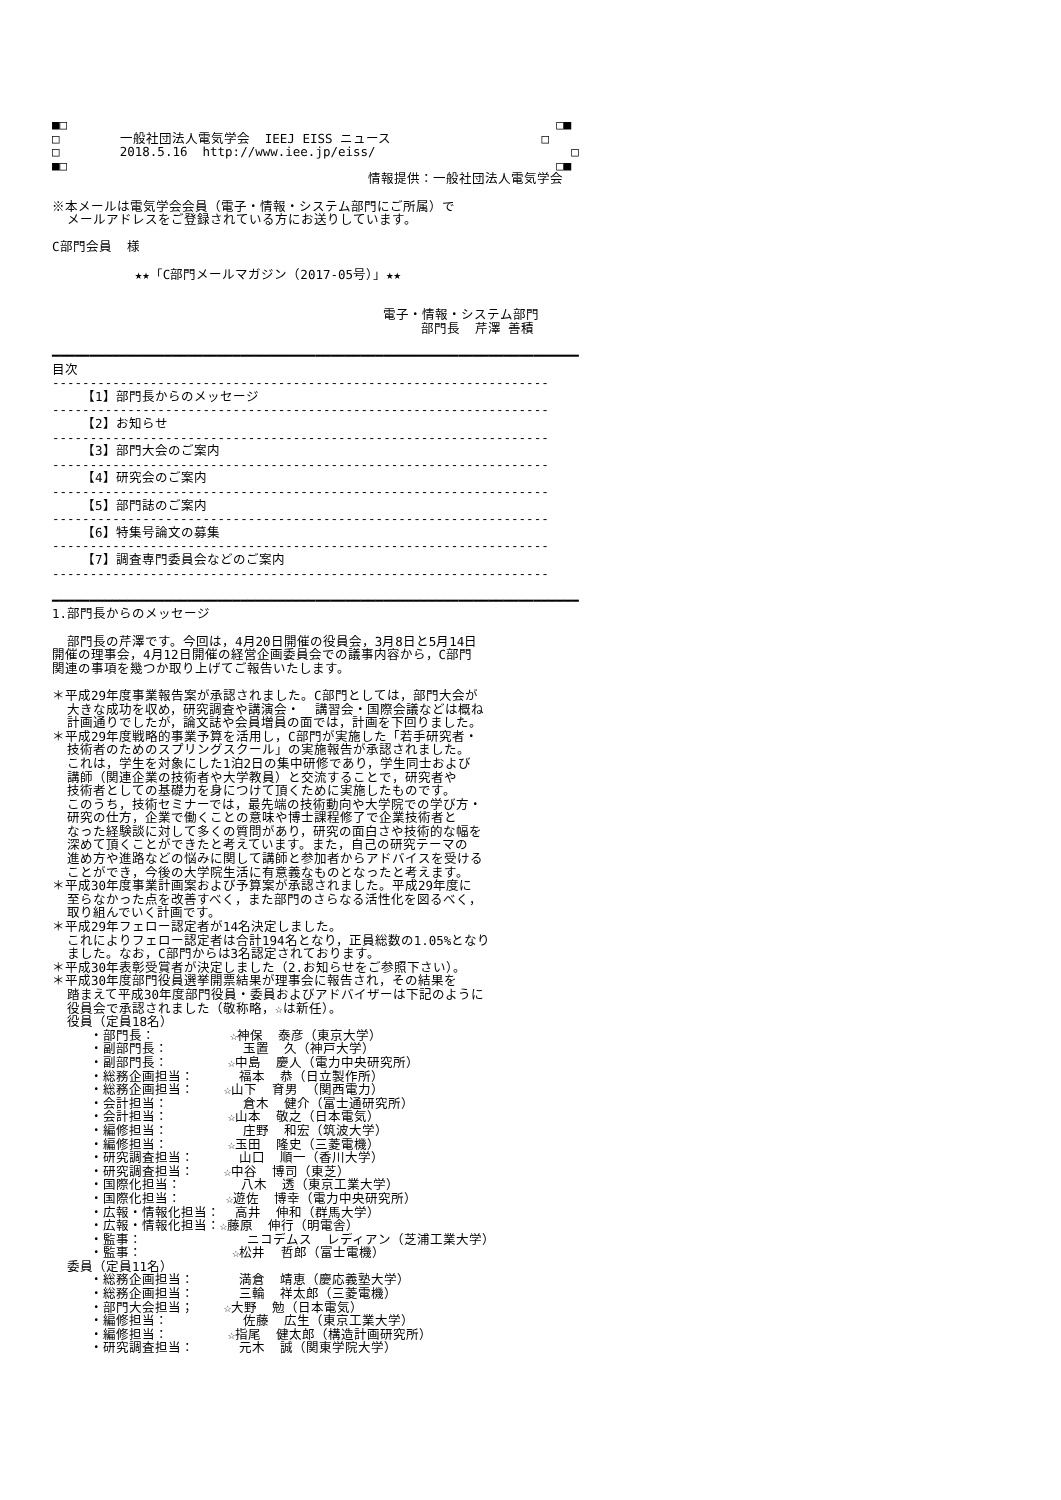■□                                                                 □■
□        一般社団法人電気学会  IEEJ EISS ニュース                    □
□        2018.5.16  http://www.iee.jp/eiss/                          □
■□                                                                 □■
                                          情報提供：一般社団法人電気学会

※本メールは電気学会会員（電子・情報・システム部門にご所属）で
  メールアドレスをご登録されている方にお送りしています。

C部門会員  様

           ★★「C部門メールマガジン（2017-05号）」★★


                                            電子・情報・システム部門
                                                 部門長  芹澤 善積

━━━━━━━━━━━━━━━━━━━━━━━━━━━━━━━━━━━━━━━━━━━━━━━━━━━━━━━━━━━━━━━━━━━━━━
目次
------------------------------------------------------------------
    【1】部門長からのメッセージ
------------------------------------------------------------------
    【2】お知らせ
------------------------------------------------------------------
    【3】部門大会のご案内
------------------------------------------------------------------
    【4】研究会のご案内
------------------------------------------------------------------
    【5】部門誌のご案内
------------------------------------------------------------------
    【6】特集号論文の募集
------------------------------------------------------------------
    【7】調査専門委員会などのご案内
------------------------------------------------------------------

━━━━━━━━━━━━━━━━━━━━━━━━━━━━━━━━━━━━━━━━━━━━━━━━━━━━━━━━━━━━━━━━━━━━━━
1.部門長からのメッセージ

  部門長の芹澤です。今回は，4月20日開催の役員会，3月8日と5月14日
開催の理事会，4月12日開催の経営企画委員会での議事内容から，C部門
関連の事項を幾つか取り上げてご報告いたします。

＊平成29年度事業報告案が承認されました。C部門としては，部門大会が
  大きな成功を収め，研究調査や講演会・  講習会・国際会議などは概ね
  計画通りでしたが，論文誌や会員増員の面では，計画を下回りました。
＊平成29年度戦略的事業予算を活用し，C部門が実施した「若手研究者・
  技術者のためのスプリングスクール」の実施報告が承認されました。
  これは，学生を対象にした1泊2日の集中研修であり，学生同士および
  講師（関連企業の技術者や大学教員）と交流することで，研究者や
  技術者としての基礎力を身につけて頂くために実施したものです。
  このうち，技術セミナーでは，最先端の技術動向や大学院での学び方・
  研究の仕方，企業で働くことの意味や博士課程修了で企業技術者と
  なった経験談に対して多くの質問があり，研究の面白さや技術的な幅を
  深めて頂くことができたと考えています。また，自己の研究テーマの
  進め方や進路などの悩みに関して講師と参加者からアドバイスを受ける
  ことができ，今後の大学院生活に有意義なものとなったと考えます。
＊平成30年度事業計画案および予算案が承認されました。平成29年度に
  至らなかった点を改善すべく，また部門のさらなる活性化を図るべく，
  取り組んでいく計画です。
＊平成29年フェロー認定者が14名決定しました。
  これによりフェロー認定者は合計194名となり，正員総数の1.05%となり
  ました。なお，C部門からは3名認定されております。
＊平成30年表彰受賞者が決定しました（2.お知らせをご参照下さい）。
＊平成30年度部門役員選挙開票結果が理事会に報告され，その結果を
  踏まえて平成30年度部門役員・委員およびアドバイザーは下記のように
  役員会で承認されました（敬称略，☆は新任）。
  役員（定員18名）
     ・部門長：          ☆神保  泰彦（東京大学）
     ・副部門長：          玉置  久（神戸大学）
     ・副部門長：        ☆中島  慶人（電力中央研究所）
     ・総務企画担当：      福本  恭（日立製作所）
     ・総務企画担当：    ☆山下  育男 （関西電力）
     ・会計担当：          倉木  健介（富士通研究所）
     ・会計担当：        ☆山本  敬之（日本電気）
     ・編修担当：          庄野  和宏（筑波大学）
     ・編修担当：        ☆玉田  隆史（三菱電機）
     ・研究調査担当：      山口  順一（香川大学）
     ・研究調査担当：    ☆中谷  博司（東芝）
     ・国際化担当：        八木  透（東京工業大学）
     ・国際化担当：      ☆遊佐  博幸（電力中央研究所）
     ・広報・情報化担当：  高井  伸和（群馬大学）
     ・広報・情報化担当：☆藤原  伸行（明電舎）
     ・監事：              ニコデムス  レディアン（芝浦工業大学）
     ・監事：            ☆松井  哲郎（富士電機）
  委員（定員11名）
     ・総務企画担当：      満倉  靖恵（慶応義塾大学）
     ・総務企画担当：      三輪  祥太郎（三菱電機）
     ・部門大会担当；    ☆大野  勉（日本電気）
     ・編修担当：          佐藤  広生（東京工業大学）
     ・編修担当：        ☆指尾  健太郎（構造計画研究所）
     ・研究調査担当：      元木  誠（関東学院大学）